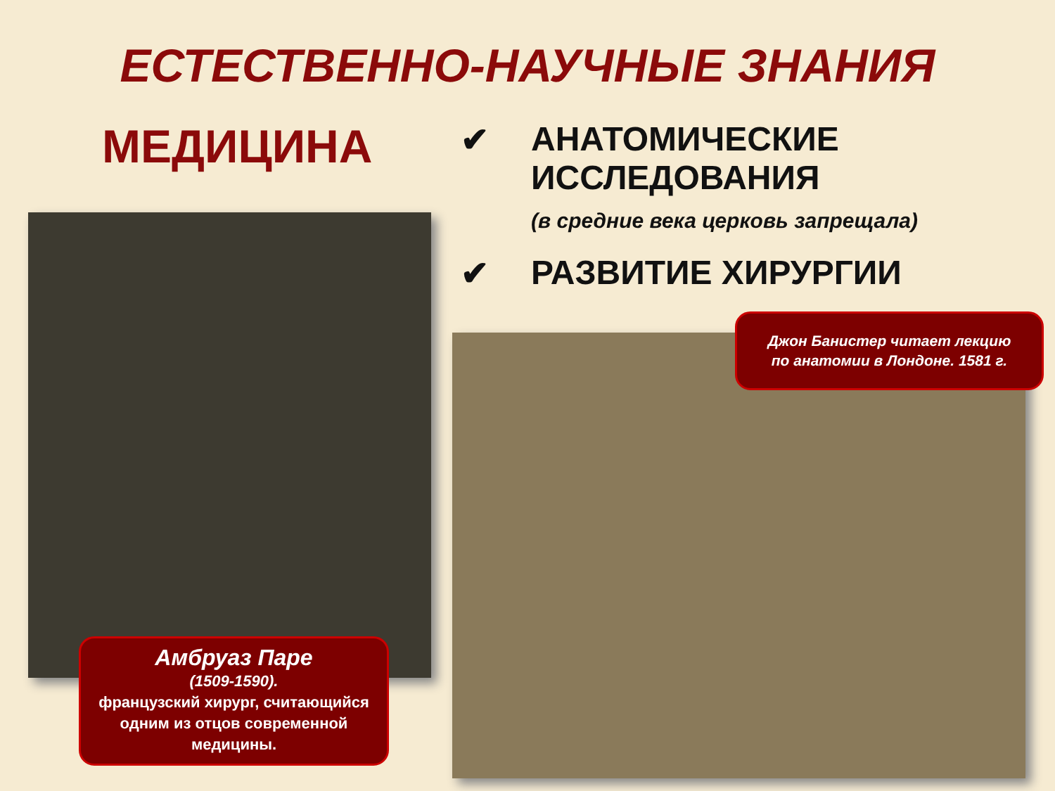ЕСТЕСТВЕННО-НАУЧНЫЕ ЗНАНИЯ
МЕДИЦИНА
✔ АНАТОМИЧЕСКИЕ
ИССЛЕДОВАНИЯ
(в средние века церковь запрещала)
✔ РАЗВИТИЕ ХИРУРГИИ
Амбруаз Паре
(1509-1590).
французский хирург, считающийся одним из отцов современной медицины.
Джон Банистер читает лекцию
по анатомии в Лондоне. 1581 г.